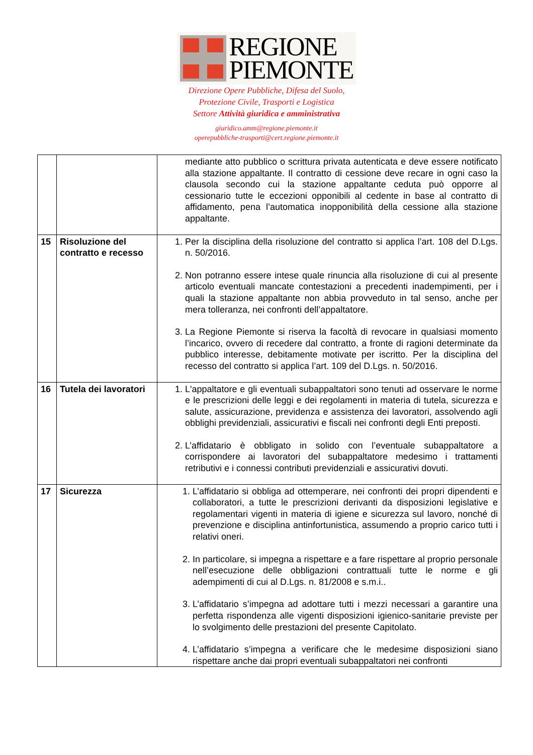REGIONE
PIEMONTE
Direzione Opere Pubbliche, Difesa del Suolo,
Protezione Civile, Trasporti e Logistica
Settore Attività giuridica e amministrativa
giuridico.amm@regione.piemonte.it
operepubbliche-trasporti@cert.regione.piemonte.it
| | | mediante atto pubblico o scrittura privata autenticata e deve essere notificato alla stazione appaltante. Il contratto di cessione deve recare in ogni caso la clausola secondo cui la stazione appaltante ceduta può opporre al cessionario tutte le eccezioni opponibili al cedente in base al contratto di affidamento, pena l’automatica inopponibilità della cessione alla stazione appaltante. |
| 15 | Risoluzione del contratto e recesso | 1. Per la disciplina della risoluzione del contratto si applica l’art. 108 del D.Lgs. n. 50/2016. 2. Non potranno essere intese quale rinuncia alla risoluzione di cui al presente articolo eventuali mancate contestazioni a precedenti inadempimenti, per i quali la stazione appaltante non abbia provveduto in tal senso, anche per mera tolleranza, nei confronti dell’appaltatore. 3. La Regione Piemonte si riserva la facoltà di revocare in qualsiasi momento l’incarico, ovvero di recedere dal contratto, a fronte di ragioni determinate da pubblico interesse, debitamente motivate per iscritto. Per la disciplina del recesso del contratto si applica l’art. 109 del D.Lgs. n. 50/2016. |
| 16 | Tutela dei lavoratori | 1. L'appaltatore e gli eventuali subappaltatori sono tenuti ad osservare le norme e le prescrizioni delle leggi e dei regolamenti in materia di tutela, sicurezza e salute, assicurazione, previdenza e assistenza dei lavoratori, assolvendo agli obblighi previdenziali, assicurativi e fiscali nei confronti degli Enti preposti. 2. L’affidatario è obbligato in solido con l’eventuale subappaltatore a corrispondere ai lavoratori del subappaltatore medesimo i trattamenti retributivi e i connessi contributi previdenziali e assicurativi dovuti. |
| 17 | Sicurezza | 1. L’affidatario si obbliga ad ottemperare, nei confronti dei propri dipendenti e collaboratori, a tutte le prescrizioni derivanti da disposizioni legislative e regolamentari vigenti in materia di igiene e sicurezza sul lavoro, nonché di prevenzione e disciplina antinfortunistica, assumendo a proprio carico tutti i relativi oneri. 2. In particolare, si impegna a rispettare e a fare rispettare al proprio personale nell’esecuzione delle obbligazioni contrattuali tutte le norme e gli adempimenti di cui al D.Lgs. n. 81/2008 e s.m.i.. 3. L’affidatario s’impegna ad adottare tutti i mezzi necessari a garantire una perfetta rispondenza alle vigenti disposizioni igienico-sanitarie previste per lo svolgimento delle prestazioni del presente Capitolato. 4. L’affidatario s’impegna a verificare che le medesime disposizioni siano rispettare anche dai propri eventuali subappaltatori nei confronti |